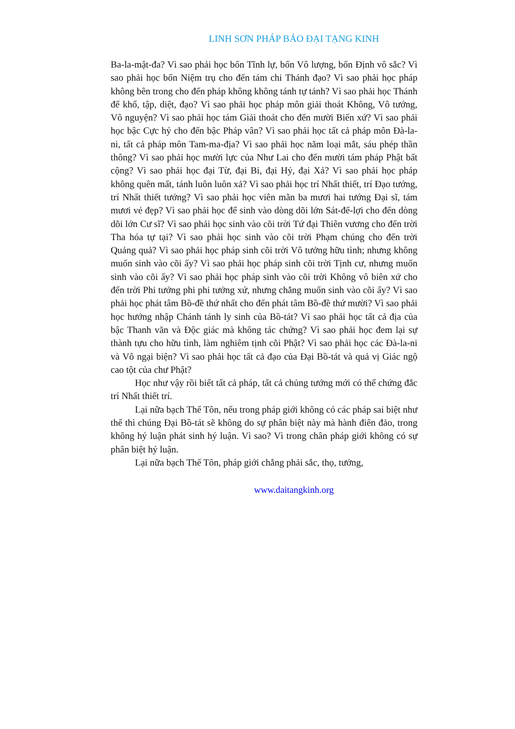LINH SƠN PHÁP BẢO ĐẠI TẠNG KINH
Ba-la-mật-đa? Vì sao phải học bốn Tĩnh lự, bốn Vô lượng, bốn Định vô sắc? Vì sao phải học bốn Niệm trụ cho đến tám chi Thánh đạo? Vì sao phải học pháp không bên trong cho đến pháp không không tánh tự tánh? Vì sao phải học Thánh đế khổ, tập, diệt, đạo? Vì sao phải học pháp môn giải thoát Không, Vô tướng, Vô nguyện? Vì sao phải học tám Giải thoát cho đến mười Biến xứ? Vì sao phải học bậc Cực hỷ cho đến bậc Pháp vân? Vì sao phải học tất cả pháp môn Đà-la-ni, tất cả pháp môn Tam-ma-địa? Vì sao phải học năm loại mắt, sáu phép thần thông? Vì sao phải học mười lực của Như Lai cho đến mười tám pháp Phật bất cộng? Vì sao phải học đại Từ, đại Bi, đại Hỷ, đại Xả? Vì sao phải học pháp không quên mất, tánh luôn luôn xả? Vì sao phải học trí Nhất thiết, trí Đạo tướng, trí Nhất thiết tướng? Vì sao phải học viên mãn ba mươi hai tướng Đại sĩ, tám mươi vẻ đẹp? Vì sao phải học để sinh vào dòng dõi lớn Sát-đế-lợi cho đến dòng dõi lớn Cư sĩ? Vì sao phải học sinh vào cõi trời Tứ đại Thiên vương cho đến trời Tha hóa tự tại? Vì sao phải học sinh vào cõi trời Phạm chúng cho đến trời Quảng quả? Vì sao phải học pháp sinh cõi trời Vô tưởng hữu tình; nhưng không muốn sinh vào cõi ấy? Vì sao phải học pháp sinh cõi trời Tịnh cư, nhưng muốn sinh vào cõi ấy? Vì sao phải học pháp sinh vào cõi trời Không vô biên xứ cho đến trời Phi tưởng phi phi tưởng xứ, nhưng chẳng muốn sinh vào cõi ấy? Vì sao phải học phát tâm Bồ-đề thứ nhất cho đến phát tâm Bồ-đề thứ mười? Vì sao phải học hướng nhập Chánh tánh ly sinh của Bồ-tát? Vì sao phải học tất cả địa của bậc Thanh văn và Độc giác mà không tác chứng? Vì sao phải học đem lại sự thành tựu cho hữu tình, làm nghiêm tịnh cõi Phật? Vì sao phải học các Đà-la-ni và Vô ngại biện? Vì sao phải học tất cả đạo của Đại Bồ-tát và quả vị Giác ngộ cao tột của chư Phật?
Học như vậy rồi biết tất cả pháp, tất cả chủng tướng mới có thể chứng đắc trí Nhất thiết trí.
Lại nữa bạch Thế Tôn, nếu trong pháp giới không có các pháp sai biệt như thế thì chúng Đại Bồ-tát sẽ không do sự phân biệt này mà hành điên đảo, trong không hý luận phát sinh hý luận. Vì sao? Vì trong chân pháp giới không có sự phân biệt hý luận.
Lại nữa bạch Thế Tôn, pháp giới chẳng phải sắc, thọ, tưởng,
www.daitangkinh.org